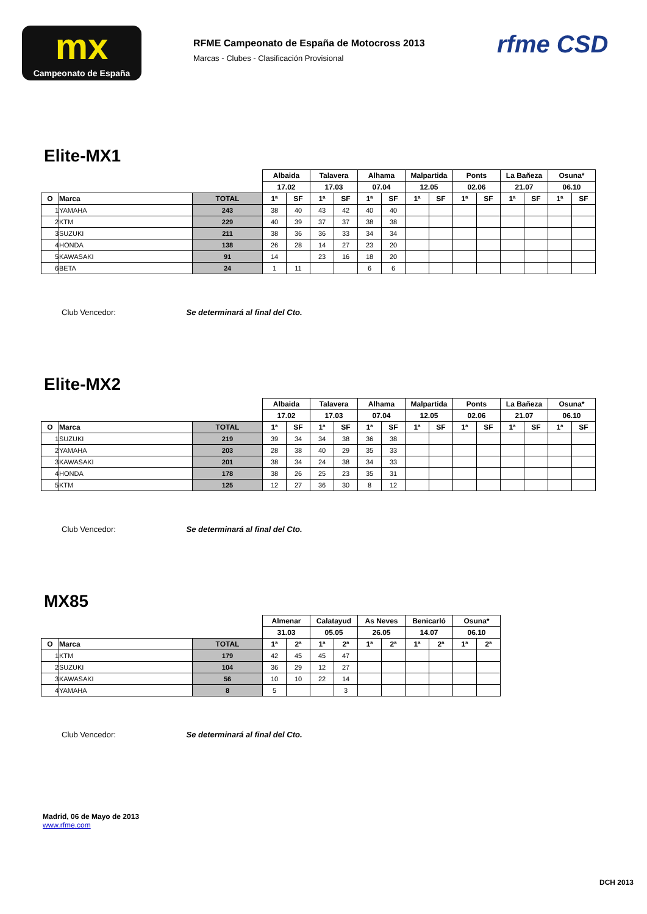mx
Campeonato de España
RFME Campeonato de España de Motocross 2013
Marcas - Clubes - Clasificación Provisional
rfme CSD
Elite-MX1
| | | | Albaida | | Talavera | | Alhama | | Malpartida | | Ponts | | La Bañeza | | Osuna* | |
| | | | 17.02 | | 17.03 | | 07.04 | | 12.05 | | 02.06 | | 21.07 | | 06.10 | |
| O | Marca | TOTAL | 1ª | SF | 1ª | SF | 1ª | SF | 1ª | SF | 1ª | SF | 1ª | SF | 1ª | SF |
| 1 | YAMAHA | 243 | 38 | 40 | 43 | 42 | 40 | 40 | | | | | | | | |
| 2 | KTM | 229 | 40 | 39 | 37 | 37 | 38 | 38 | | | | | | | | |
| 3 | SUZUKI | 211 | 38 | 36 | 36 | 33 | 34 | 34 | | | | | | | | |
| 4 | HONDA | 138 | 26 | 28 | 14 | 27 | 23 | 20 | | | | | | | | |
| 5 | KAWASAKI | 91 | 14 | | 23 | 16 | 18 | 20 | | | | | | | | |
| 6 | BETA | 24 | 1 | 11 | | | 6 | 6 | | | | | | | | |
Club Vencedor: Se determinará al final del Cto.
Elite-MX2
| | | | Albaida | | Talavera | | Alhama | | Malpartida | | Ponts | | La Bañeza | | Osuna* | |
| | | | 17.02 | | 17.03 | | 07.04 | | 12.05 | | 02.06 | | 21.07 | | 06.10 | |
| O | Marca | TOTAL | 1ª | SF | 1ª | SF | 1ª | SF | 1ª | SF | 1ª | SF | 1ª | SF | 1ª | SF |
| 1 | SUZUKI | 219 | 39 | 34 | 34 | 38 | 36 | 38 | | | | | | | | |
| 2 | YAMAHA | 203 | 28 | 38 | 40 | 29 | 35 | 33 | | | | | | | | |
| 3 | KAWASAKI | 201 | 38 | 34 | 24 | 38 | 34 | 33 | | | | | | | | |
| 4 | HONDA | 178 | 38 | 26 | 25 | 23 | 35 | 31 | | | | | | | | |
| 5 | KTM | 125 | 12 | 27 | 36 | 30 | 8 | 12 | | | | | | | | |
Club Vencedor: Se determinará al final del Cto.
MX85
| | | | Almenar | | Calatayud | | As Neves | | Benicarló | | Osuna* | |
| | | | 31.03 | | 05.05 | | 26.05 | | 14.07 | | 06.10 | |
| O | Marca | TOTAL | 1ª | 2ª | 1ª | 2ª | 1ª | 2ª | 1ª | 2ª | 1ª | 2ª |
| 1 | KTM | 179 | 42 | 45 | 45 | 47 | | | | | | |
| 2 | SUZUKI | 104 | 36 | 29 | 12 | 27 | | | | | | |
| 3 | KAWASAKI | 56 | 10 | 10 | 22 | 14 | | | | | | |
| 4 | YAMAHA | 8 | 5 | | | 3 | | | | | | |
Club Vencedor: Se determinará al final del Cto.
Madrid, 06 de Mayo de 2013
www.rfme.com
DCH 2013